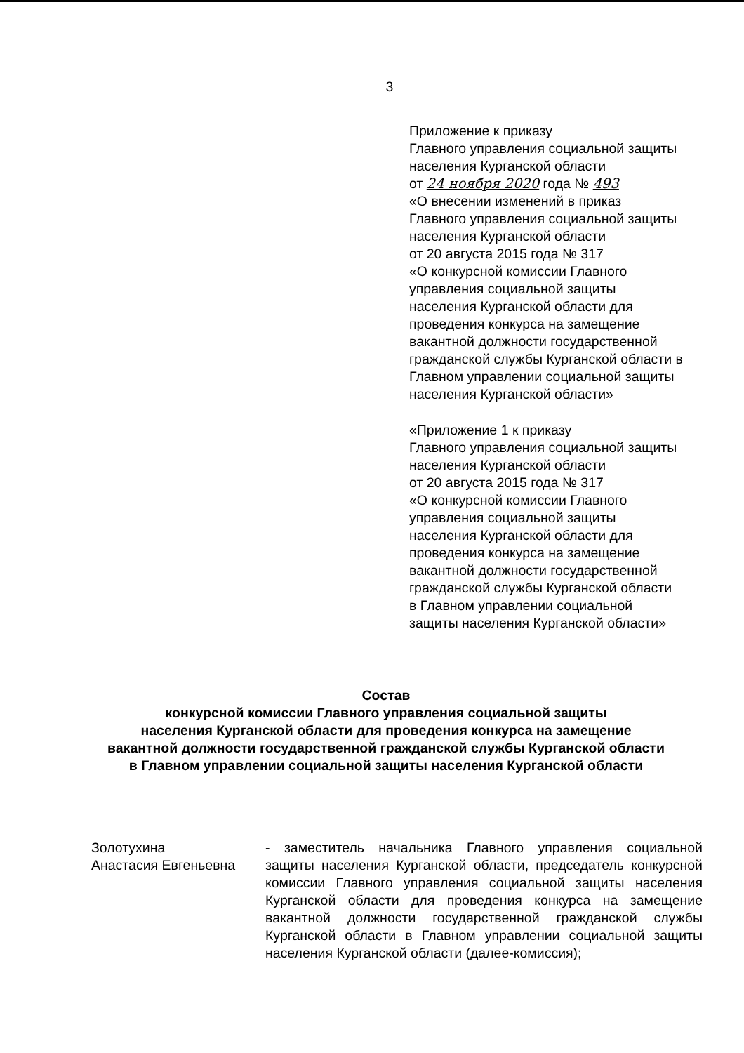3
Приложение к приказу
Главного управления социальной защиты
населения Курганской области
от 24 ноября 2020 года № 493
«О внесении изменений в приказ
Главного управления социальной защиты
населения Курганской области
от 20 августа 2015 года № 317
«О конкурсной комиссии Главного
управления социальной защиты
населения Курганской области для
проведения конкурса на замещение
вакантной должности государственной
гражданской службы Курганской области в
Главном управлении социальной защиты
населения Курганской области»
«Приложение 1 к приказу
Главного управления социальной защиты
населения Курганской области
от 20 августа 2015 года № 317
«О конкурсной комиссии Главного
управления социальной защиты
населения Курганской области для
проведения конкурса на замещение
вакантной должности государственной
гражданской службы Курганской области
в Главном управлении социальной
защиты населения Курганской области»
Состав
конкурсной комиссии Главного управления социальной защиты
населения Курганской области для проведения конкурса на замещение
вакантной должности государственной гражданской службы Курганской области
в Главном управлении социальной защиты населения Курганской области
Золотухина
Анастасия Евгеньевна
- заместитель начальника Главного управления социальной защиты населения Курганской области, председатель конкурсной комиссии Главного управления социальной защиты населения Курганской области для проведения конкурса на замещение вакантной должности государственной гражданской службы Курганской области в Главном управлении социальной защиты населения Курганской области (далее-комиссия);